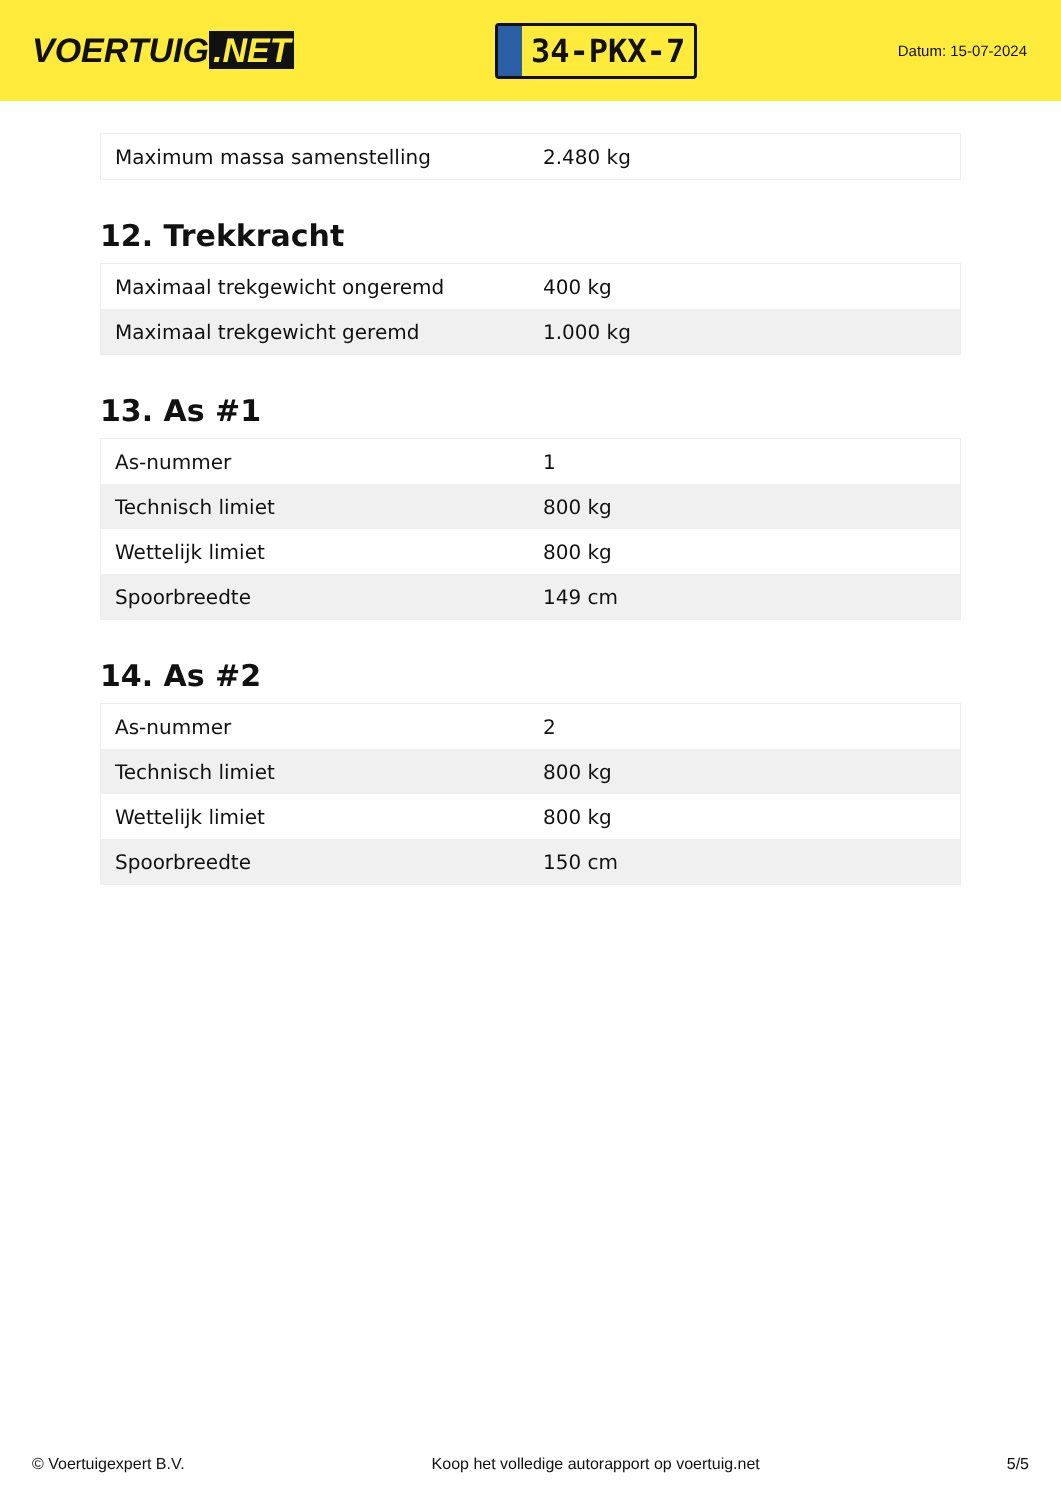VOERTUIG.NET
34-PKX-7
Datum: 15-07-2024
| Maximum massa samenstelling | 2.480 kg |
12. Trekkracht
| Maximaal trekgewicht ongeremd | 400 kg |
| Maximaal trekgewicht geremd | 1.000 kg |
13. As #1
| As-nummer | 1 |
| Technisch limiet | 800 kg |
| Wettelijk limiet | 800 kg |
| Spoorbreedte | 149 cm |
14. As #2
| As-nummer | 2 |
| Technisch limiet | 800 kg |
| Wettelijk limiet | 800 kg |
| Spoorbreedte | 150 cm |
© Voertuigexpert B.V. Koop het volledige autorapport op voertuig.net 5/5